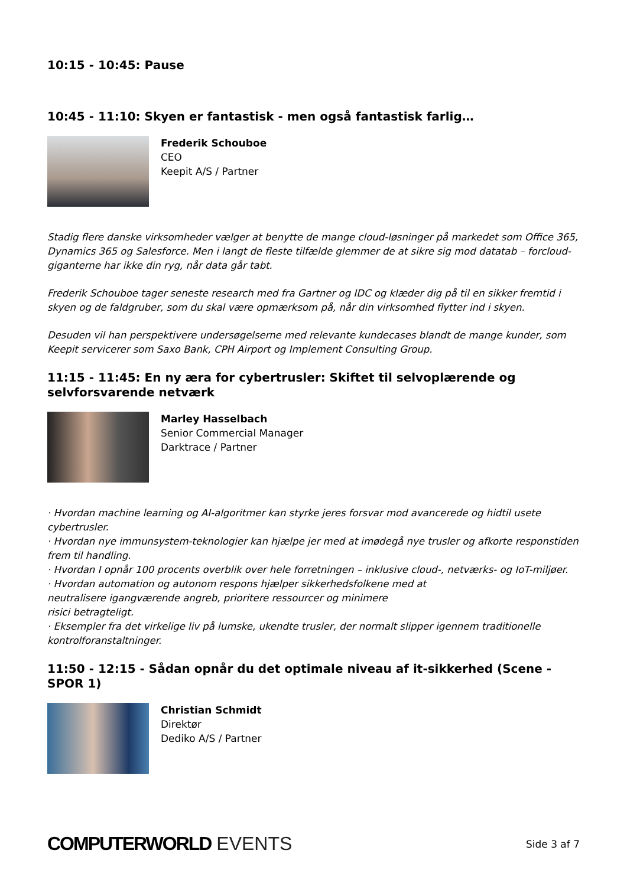10:15 - 10:45: Pause
10:45 - 11:10: Skyen er fantastisk - men også fantastisk farlig…
Frederik Schouboe
CEO
Keepit A/S / Partner
Stadig flere danske virksomheder vælger at benytte de mange cloud-løsninger på markedet som Office 365, Dynamics 365 og Salesforce. Men i langt de fleste tilfælde glemmer de at sikre sig mod datatab – forcloud-giganterne har ikke din ryg, når data går tabt.
Frederik Schouboe tager seneste research med fra Gartner og IDC og klæder dig på til en sikker fremtid i skyen og de faldgruber, som du skal være opmærksom på, når din virksomhed flytter ind i skyen.
Desuden vil han perspektivere undersøgelserne med relevante kundecases blandt de mange kunder, som Keepit servicerer som Saxo Bank, CPH Airport og Implement Consulting Group.
11:15 - 11:45: En ny æra for cybertrusler: Skiftet til selvoplærende og selvforsvarende netværk
Marley Hasselbach
Senior Commercial Manager
Darktrace / Partner
· Hvordan machine learning og AI-algoritmer kan styrke jeres forsvar mod avancerede og hidtil usete cybertrusler.
· Hvordan nye immunsystem-teknologier kan hjælpe jer med at imødegå nye trusler og afkorte responstiden frem til handling.
· Hvordan I opnår 100 procents overblik over hele forretningen – inklusive cloud-, netværks- og IoT-miljøer.
· Hvordan automation og autonom respons hjælper sikkerhedsfolkene med at
neutralisere igangværende angreb, prioritere ressourcer og minimere
risici betragteligt.
· Eksempler fra det virkelige liv på lumske, ukendte trusler, der normalt slipper igennem traditionelle kontrolforanstaltninger.
11:50 - 12:15 - Sådan opnår du det optimale niveau af it-sikkerhed (Scene - SPOR 1)
Christian Schmidt
Direktør
Dediko A/S / Partner
COMPUTERWORLD EVENTS
Side 3 af 7